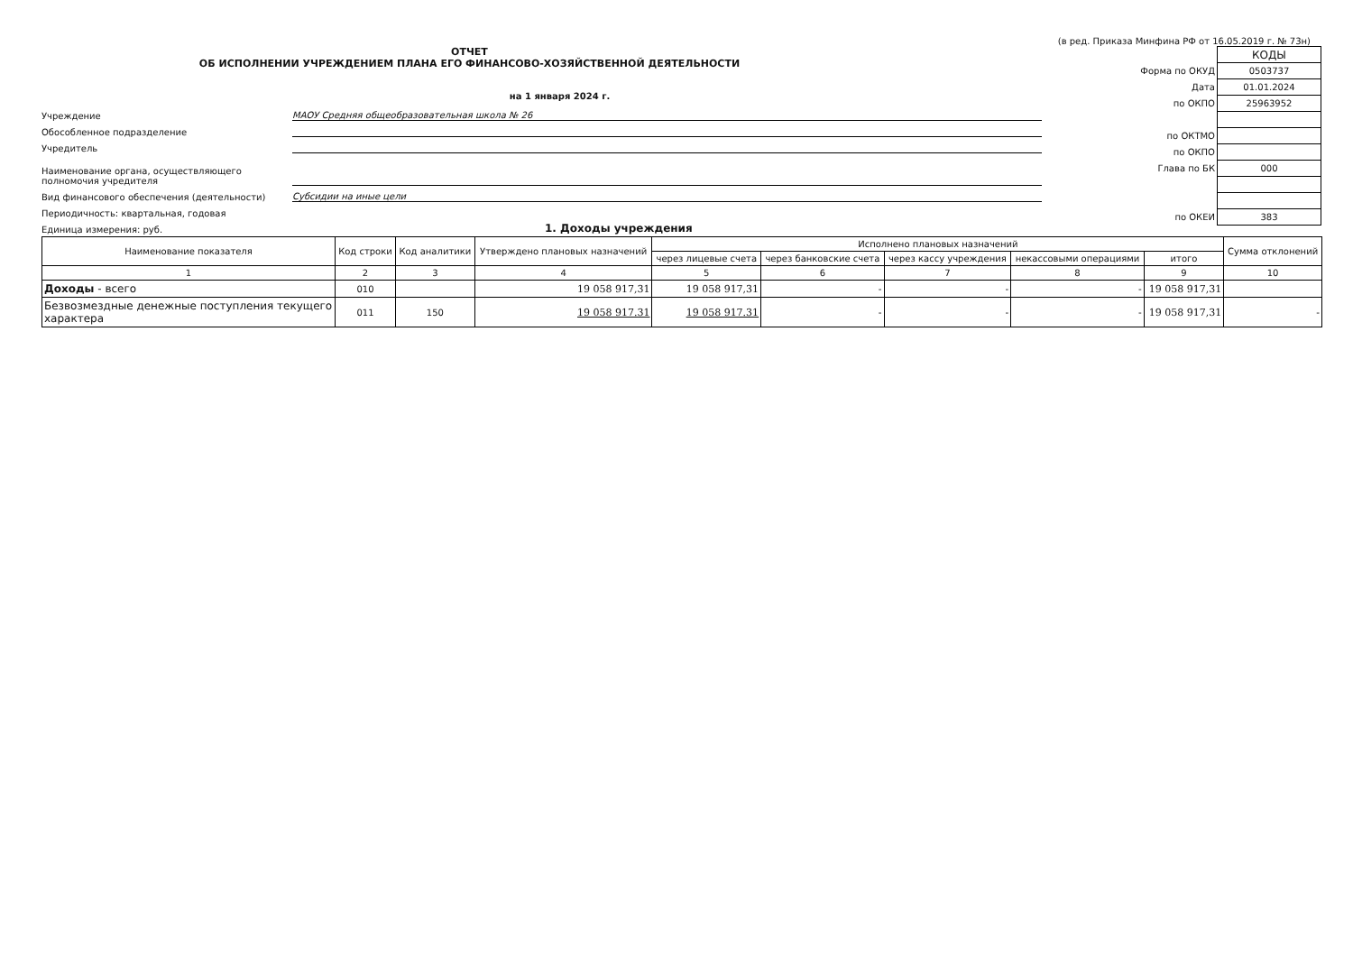(в ред. Приказа Минфина РФ от 16.05.2019 г. № 73н)
ОТЧЕТ
ОБ ИСПОЛНЕНИИ УЧРЕЖДЕНИЕМ ПЛАНА ЕГО ФИНАНСОВО-ХОЗЯЙСТВЕННОЙ ДЕЯТЕЛЬНОСТИ
на 1 января 2024 г.
Учреждение МАОУ Средняя общеобразовательная школа № 26
Обособленное подразделение
Учредитель
Наименование органа, осуществляющего полномочия учредителя
Вид финансового обеспечения (деятельности) Субсидии на иные цели
Периодичность: квартальная, годовая
Единица измерения: руб. 1. Доходы учреждения
| | КОДЫ |
| Форма по ОКУД | 0503737 |
| Дата | 01.01.2024 |
| по ОКПО | 25963952 |
| по ОКТМО | |
| по ОКПО | |
| Глава по БК | 000 |
| по ОКЕИ | 383 |
| Наименование показателя | Код строки | Код аналитики | Утверждено плановых назначений | Исполнено плановых назначений | | | | | Сумма отклонений |
| --- | --- | --- | --- | --- | --- | --- | --- | --- | --- |
| | | | | через лицевые счета | через банковские счета | через кассу учреждения | некассовыми операциями | итого | |
| 1 | 2 | 3 | 4 | 5 | 6 | 7 | 8 | 9 | 10 |
| Доходы - всего | 010 | | 19 058 917,31 | 19 058 917,31 | - | - | - | 19 058 917,31 | |
| Безвозмездные денежные поступления текущего характера | 011 | 150 | 19 058 917.31 | 19 058 917.31 | - | - | - | 19 058 917,31 | - |